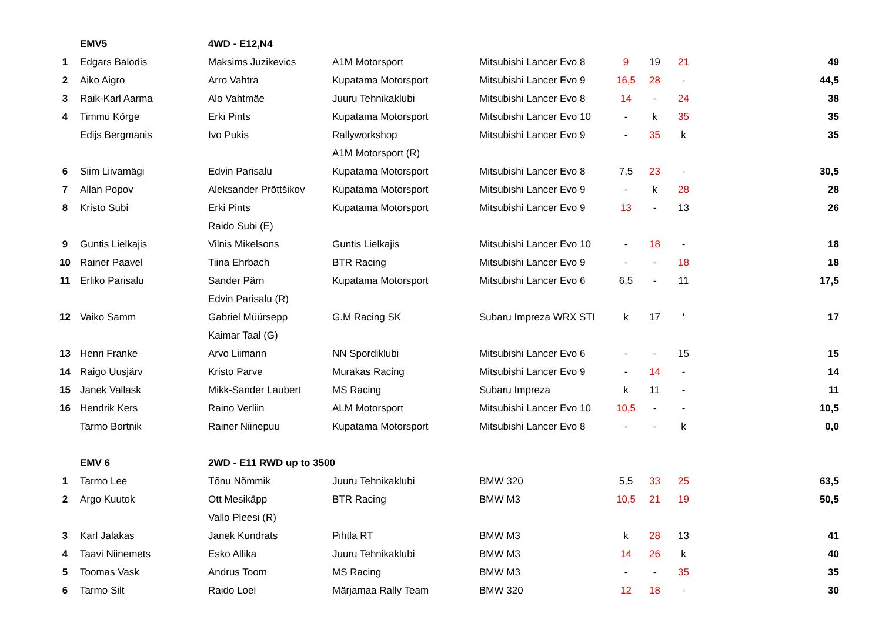| | EMV5 | 4WD - E12,N4 | | | | | | |
| 1 | Edgars Balodis | Maksims Juzikevics | A1M Motorsport | Mitsubishi Lancer Evo 8 | 9 | 19 | 21 | 49 |
| 2 | Aiko Aigro | Arro Vahtra | Kupatama Motorsport | Mitsubishi Lancer Evo 9 | 16,5 | 28 | - | 44,5 |
| 3 | Raik-Karl Aarma | Alo Vahtmäe | Juuru Tehnikaklubi | Mitsubishi Lancer Evo 8 | 14 | - | 24 | 38 |
| 4 | Timmu Kõrge | Erki Pints | Kupatama Motorsport | Mitsubishi Lancer Evo 10 | - | k | 35 | 35 |
| | Edijs Bergmanis | Ivo Pukis | Rallyworkshop | Mitsubishi Lancer Evo 9 | - | 35 | k | 35 |
| | | | A1M Motorsport (R) | | | | | |
| 6 | Siim Liivamägi | Edvin Parisalu | Kupatama Motorsport | Mitsubishi Lancer Evo 8 | 7,5 | 23 | - | 30,5 |
| 7 | Allan Popov | Aleksander Prõttšikov | Kupatama Motorsport | Mitsubishi Lancer Evo 9 | - | k | 28 | 28 |
| 8 | Kristo Subi | Erki Pints | Kupatama Motorsport | Mitsubishi Lancer Evo 9 | 13 | - | 13 | 26 |
| | | Raido Subi (E) | | | | | | |
| 9 | Guntis Lielkajis | Vilnis Mikelsons | Guntis Lielkajis | Mitsubishi Lancer Evo 10 | - | 18 | - | 18 |
| 10 | Rainer Paavel | Tiina Ehrbach | BTR Racing | Mitsubishi Lancer Evo 9 | - | - | 18 | 18 |
| 11 | Erliko Parisalu | Sander Pärn | Kupatama Motorsport | Mitsubishi Lancer Evo 6 | 6,5 | - | 11 | 17,5 |
| | | Edvin Parisalu (R) | | | | | | |
| 12 | Vaiko Samm | Gabriel Müürsepp | G.M Racing SK | Subaru Impreza WRX STI | k | 17 | ' | 17 |
| | | Kaimar Taal (G) | | | | | | |
| 13 | Henri Franke | Arvo Liimann | NN Spordiklubi | Mitsubishi Lancer Evo 6 | - | - | 15 | 15 |
| 14 | Raigo Uusjärv | Kristo Parve | Murakas Racing | Mitsubishi Lancer Evo 9 | - | 14 | - | 14 |
| 15 | Janek Vallask | Mikk-Sander Laubert | MS Racing | Subaru Impreza | k | 11 | - | 11 |
| 16 | Hendrik Kers | Raino Verliin | ALM Motorsport | Mitsubishi Lancer Evo 10 | 10,5 | - | - | 10,5 |
| | Tarmo Bortnik | Rainer Niinepuu | Kupatama Motorsport | Mitsubishi Lancer Evo 8 | - | - | k | 0,0 |
| | EMV 6 | 2WD - E11 RWD up to 3500 | | | | | | |
| 1 | Tarmo Lee | Tõnu Nõmmik | Juuru Tehnikaklubi | BMW 320 | 5,5 | 33 | 25 | 63,5 |
| 2 | Argo Kuutok | Ott Mesikäpp | BTR Racing | BMW M3 | 10,5 | 21 | 19 | 50,5 |
| | | Vallo Pleesi (R) | | | | | | |
| 3 | Karl Jalakas | Janek Kundrats | Pihtla RT | BMW M3 | k | 28 | 13 | 41 |
| 4 | Taavi Niinemets | Esko Allika | Juuru Tehnikaklubi | BMW M3 | 14 | 26 | k | 40 |
| 5 | Toomas Vask | Andrus Toom | MS Racing | BMW M3 | - | - | 35 | 35 |
| 6 | Tarmo Silt | Raido Loel | Märjamaa Rally Team | BMW 320 | 12 | 18 | - | 30 |